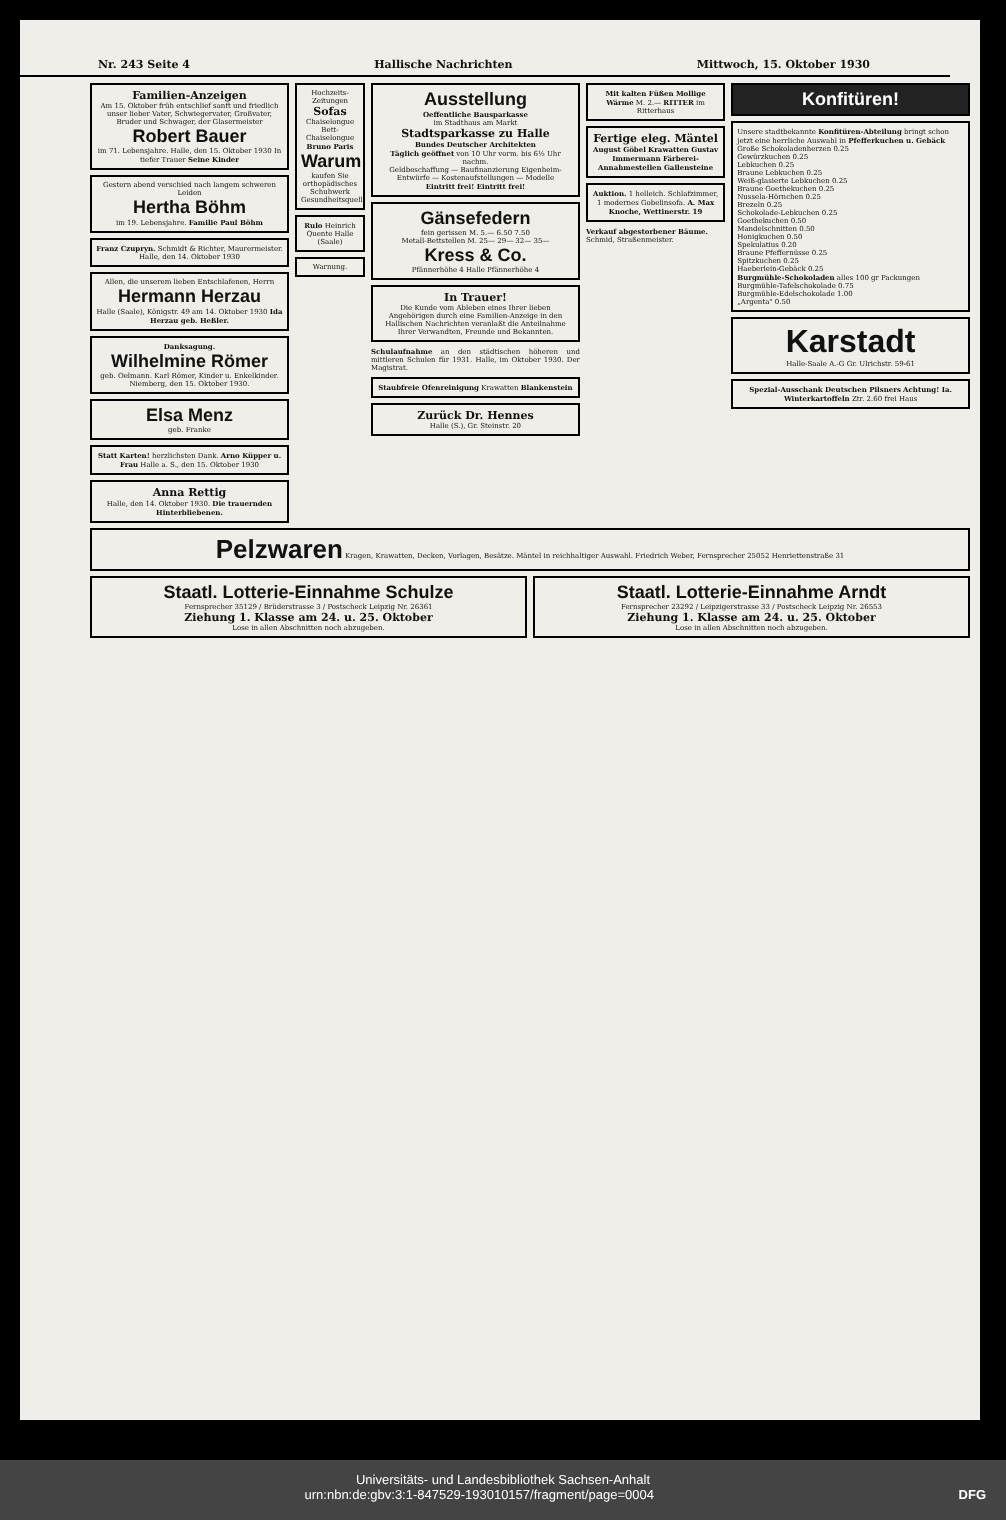Nr. 243 Seite 4 Hallische Nachrichten Mittwoch, 15. Oktober 1930
Familien-Anzeigen
Am 15. Oktober früh entschlief sanft und friedlich unser lieber Vater, Schwiegervater, Großvater, Bruder und Schwager, der Glasermeister
Robert Bauer
im 71. Lebensjahre. Halle, den 15. Oktober 1930 In tiefer Trauer Seine Kinder
Gestern abend verschied nach langem schweren Leiden
Hertha Böhm
im 19. Lebensjahre. Familie Paul Böhm
Franz Czupryn. Schmidt & Richter, Maurermeister. Halle, den 14. Oktober 1930
Allen, die unserem lieben Entschlafenen, Herrn
Hermann Herzau
Halle (Saale), Königstr. 49 am 14. Oktober 1930 Ida Herzau geb. Heßler.
Danksagung.
Wilhelmine Römer
geb. Oelmann. Karl Römer, Kinder u. Enkelkinder. Niemberg, den 15. Oktober 1930.
Elsa Menz
geb. Franke
Statt Karten! herzlichsten Dank. Arno Küpper u. Frau Halle a. S., den 15. Oktober 1930
Anna Rettig
Halle, den 14. Oktober 1930. Die trauernden Hinterbliebenen.
Hochzeits-Zeitungen
Sofas
Chaiselongue
Bett-Chaiselongue
Bruno Paris
Warum
kaufen Sie orthopädisches Schuhwerk Gesundheitsquell
Rulo Heinrich Quente Halle (Saale)
Warnung.
Ausstellung
Oeffentliche Bausparkasse
im Stadthaus am Markt
Stadtsparkasse zu Halle
Bundes Deutscher Architekten
Täglich geöffnet von 10 Uhr vorm. bis 6½ Uhr nachm.
Geldbeschaffung — Baufinanzierung Eigenheim-Entwürfe — Kostenaufstellungen — Modelle
Eintritt frei! Eintritt frei!
Gänsefedern
fein gerissen M. 5.— 6.50 7.50
Metall-Bettstellen M. 25— 29— 32— 35—
Kress & Co.
Pfännerhöhe 4 Halle Pfännerhöhe 4
In Trauer!
Die Kunde vom Ableben eines Ihrer lieben Angehörigen durch eine Familien-Anzeige in den Hallischen Nachrichten veranlaßt die Anteilnahme Ihrer Verwandten, Freunde und Bekannten.
Schulaufnahme an den städtischen höheren und mittleren Schulen für 1931. Halle, im Oktober 1930. Der Magistrat.
Staubfreie Ofenreinigung Krawatten Blankenstein
Zurück Dr. Hennes
Halle (S.), Gr. Steinstr. 20
Mit kalten Füßen Mollige Wärme M. 2.— RITTER im Ritterhaus
Fertige eleg. Mäntel
August Göbel Krawatten Gustav Immermann Färberei-Annahmestellen Gallensteine
Auktion. 1 helleich. Schlafzimmer, 1 modernes Gobelinsofa. A. Max Knoche, Wettinerstr. 19
Verkauf abgestorbener Bäume. Schmid, Straßenmeister.
Konfitüren!
Unsere stadtbekannte Konfitüren-Abteilung bringt schon jetzt eine herrliche Auswahl in Pfefferkuchen u. Gebäck
Große Schokoladenherzen 0.25
Gewürzkuchen 0.25
Lebkuchen 0.25
Braune Lebkuchen 0.25
Weiß-glasierte Lebkuchen 0.25
Braune Goethekuchen 0.25
Nussela-Hörnchen 0.25
Brezeln 0.25
Schokolade-Lebkuchen 0.25
Goethekuchen 0.50
Mandelschnitten 0.50
Honigkuchen 0.50
Spekulatius 0.20
Braune Pfeffernüsse 0.25
Spitzkuchen 0.25
Haeberlein-Gebäck 0.25
Burgmühle-Schokoladen alles 100 gr Packungen
Burgmühle-Tafelschokolade 0.75
Burgmühle-Edelschokolade 1.00
„Argenta" 0.50
Karstadt
Halle-Saale A.-G Gr. Ulrichstr. 59-61
Spezial-Ausschank Deutschen Pilsners Achtung! Ia. Winterkartoffeln Ztr. 2.60 frei Haus
Pelzwaren Kragen, Krawatten, Decken, Vorlagen, Besätze. Mäntel in reichhaltiger Auswahl. Friedrich Weber, Fernsprecher 25052 Henriettenstraße 31
Staatl. Lotterie-Einnahme Schulze
Fernsprecher 35129 / Brüderstrasse 3 / Postscheck Leipzig Nr. 26361
Ziehung 1. Klasse am 24. u. 25. Oktober
Lose in allen Abschnitten noch abzugeben.
Staatl. Lotterie-Einnahme Arndt
Fernsprecher 23292 / Leipzigerstrasse 33 / Postscheck Leipzig Nr. 26553
Ziehung 1. Klasse am 24. u. 25. Oktober
Lose in allen Abschnitten noch abzugeben.
Universitäts- und Landesbibliothek Sachsen-Anhalt
urn:nbn:de:gbv:3:1-847529-193010157/fragment/page=0004 DFG